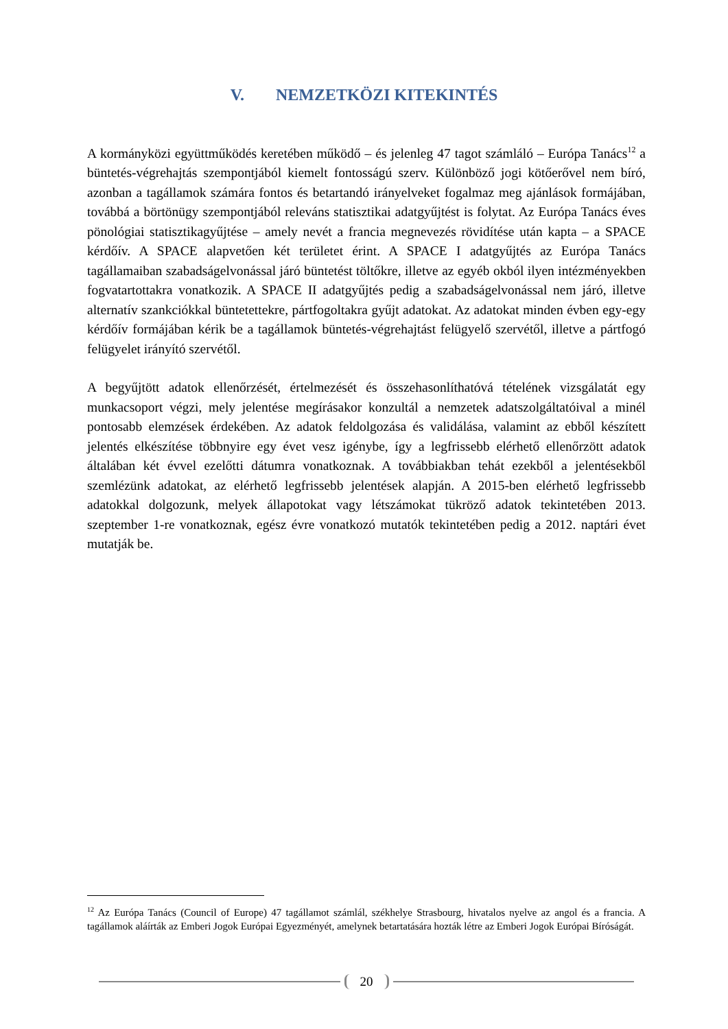V. NEMZETKÖZI KITEKINTÉS
A kormányközi együttműködés keretében működő – és jelenleg 47 tagot számláló – Európa Tanács<sup>12</sup> a büntetés-végrehajtás szempontjából kiemelt fontosságú szerv. Különböző jogi kötőerővel nem bíró, azonban a tagállamok számára fontos és betartandó irányelveket fogalmaz meg ajánlások formájában, továbbá a börtönügy szempontjából releváns statisztikai adatgyűjtést is folytat. Az Európa Tanács éves pönológiai statisztikagyűjtése – amely nevét a francia megnevezés rövidítése után kapta – a SPACE kérdőív. A SPACE alapvetően két területet érint. A SPACE I adatgyűjtés az Európa Tanács tagállamaiban szabadságelvonással járó büntetést töltőkre, illetve az egyéb okból ilyen intézményekben fogvatartottakra vonatkozik. A SPACE II adatgyűjtés pedig a szabadságelvonással nem járó, illetve alternatív szankciókkal büntetettekre, pártfogoltakra gyűjt adatokat. Az adatokat minden évben egy-egy kérdőív formájában kérik be a tagállamok büntetés-végrehajtást felügyelő szervétől, illetve a pártfogó felügyelet irányító szervétől.
A begyűjtött adatok ellenőrzését, értelmezését és összehasonlíthatóvá tételének vizsgálatát egy munkacsoport végzi, mely jelentése megírásakor konzultál a nemzetek adatszolgáltatóival a minél pontosabb elemzések érdekében. Az adatok feldolgozása és validálása, valamint az ebből készített jelentés elkészítése többnyire egy évet vesz igénybe, így a legfrissebb elérhető ellenőrzött adatok általában két évvel ezelőtti dátumra vonatkoznak. A továbbiakban tehát ezekből a jelentésekből szemlézünk adatokat, az elérhető legfrissebb jelentések alapján. A 2015-ben elérhető legfrissebb adatokkal dolgozunk, melyek állapotokat vagy létszámokat tükröző adatok tekintetében 2013. szeptember 1-re vonatkoznak, egész évre vonatkozó mutatók tekintetében pedig a 2012. naptári évet mutatják be.
<sup>12</sup> Az Európa Tanács (Council of Europe) 47 tagállamot számlál, székhelye Strasbourg, hivatalos nyelve az angol és a francia. A tagállamok aláírták az Emberi Jogok Európai Egyezményét, amelynek betartatására hozták létre az Emberi Jogok Európai Bíróságát.
20